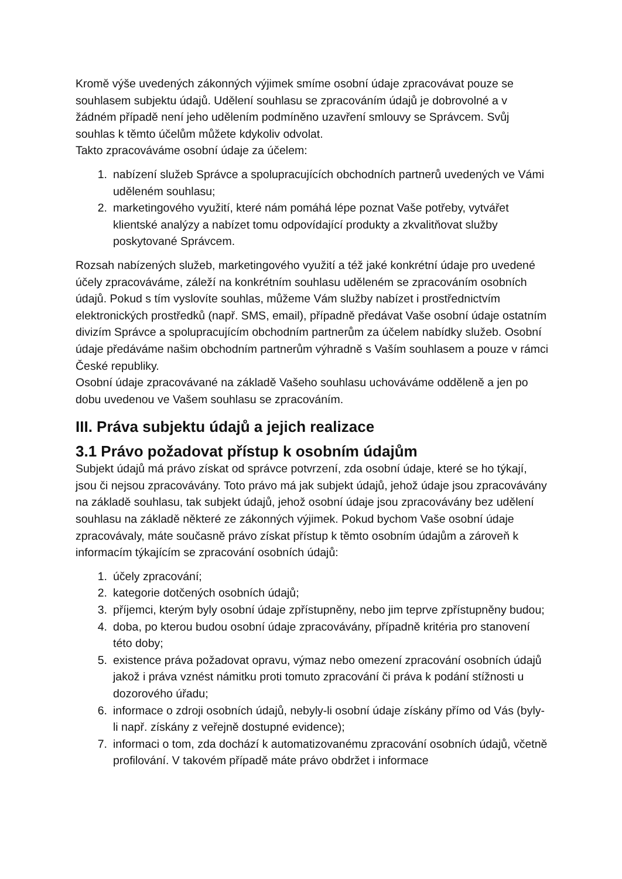Kromě výše uvedených zákonných výjimek smíme osobní údaje zpracovávat pouze se souhlasem subjektu údajů. Udělení souhlasu se zpracováním údajů je dobrovolné a v žádném případě není jeho udělením podmíněno uzavření smlouvy se Správcem. Svůj souhlas k těmto účelům můžete kdykoliv odvolat.
Takto zpracováváme osobní údaje za účelem:
1. nabízení služeb Správce a spolupracujících obchodních partnerů uvedených ve Vámi uděleném souhlasu;
2. marketingového využití, které nám pomáhá lépe poznat Vaše potřeby, vytvářet klientské analýzy a nabízet tomu odpovídající produkty a zkvalitňovat služby poskytované Správcem.
Rozsah nabízených služeb, marketingového využití a též jaké konkrétní údaje pro uvedené účely zpracováváme, záleží na konkrétním souhlasu uděleném se zpracováním osobních údajů. Pokud s tím vyslovíte souhlas, můžeme Vám služby nabízet i prostřednictvím elektronických prostředků (např. SMS, email), případně předávat Vaše osobní údaje ostatním divizím Správce a spolupracujícím obchodním partnerům za účelem nabídky služeb. Osobní údaje předáváme našim obchodním partnerům výhradně s Vaším souhlasem a pouze v rámci České republiky.
Osobní údaje zpracovávané na základě Vašeho souhlasu uchováváme odděleně a jen po dobu uvedenou ve Vašem souhlasu se zpracováním.
III. Práva subjektu údajů a jejich realizace
3.1 Právo požadovat přístup k osobním údajům
Subjekt údajů má právo získat od správce potvrzení, zda osobní údaje, které se ho týkají, jsou či nejsou zpracovávány. Toto právo má jak subjekt údajů, jehož údaje jsou zpracovávány na základě souhlasu, tak subjekt údajů, jehož osobní údaje jsou zpracovávány bez udělení souhlasu na základě některé ze zákonných výjimek. Pokud bychom Vaše osobní údaje zpracovávaly, máte současně právo získat přístup k těmto osobním údajům a zároveň k informacím týkajícím se zpracování osobních údajů:
1. účely zpracování;
2. kategorie dotčených osobních údajů;
3. příjemci, kterým byly osobní údaje zpřístupněny, nebo jim teprve zpřístupněny budou;
4. doba, po kterou budou osobní údaje zpracovávány, případně kritéria pro stanovení této doby;
5. existence práva požadovat opravu, výmaz nebo omezení zpracování osobních údajů jakož i práva vznést námitku proti tomuto zpracování či práva k podání stížnosti u dozorového úřadu;
6. informace o zdroji osobních údajů, nebyly-li osobní údaje získány přímo od Vás (byly-li např. získány z veřejně dostupné evidence);
7. informaci o tom, zda dochází k automatizovanému zpracování osobních údajů, včetně profilování. V takovém případě máte právo obdržet i informace